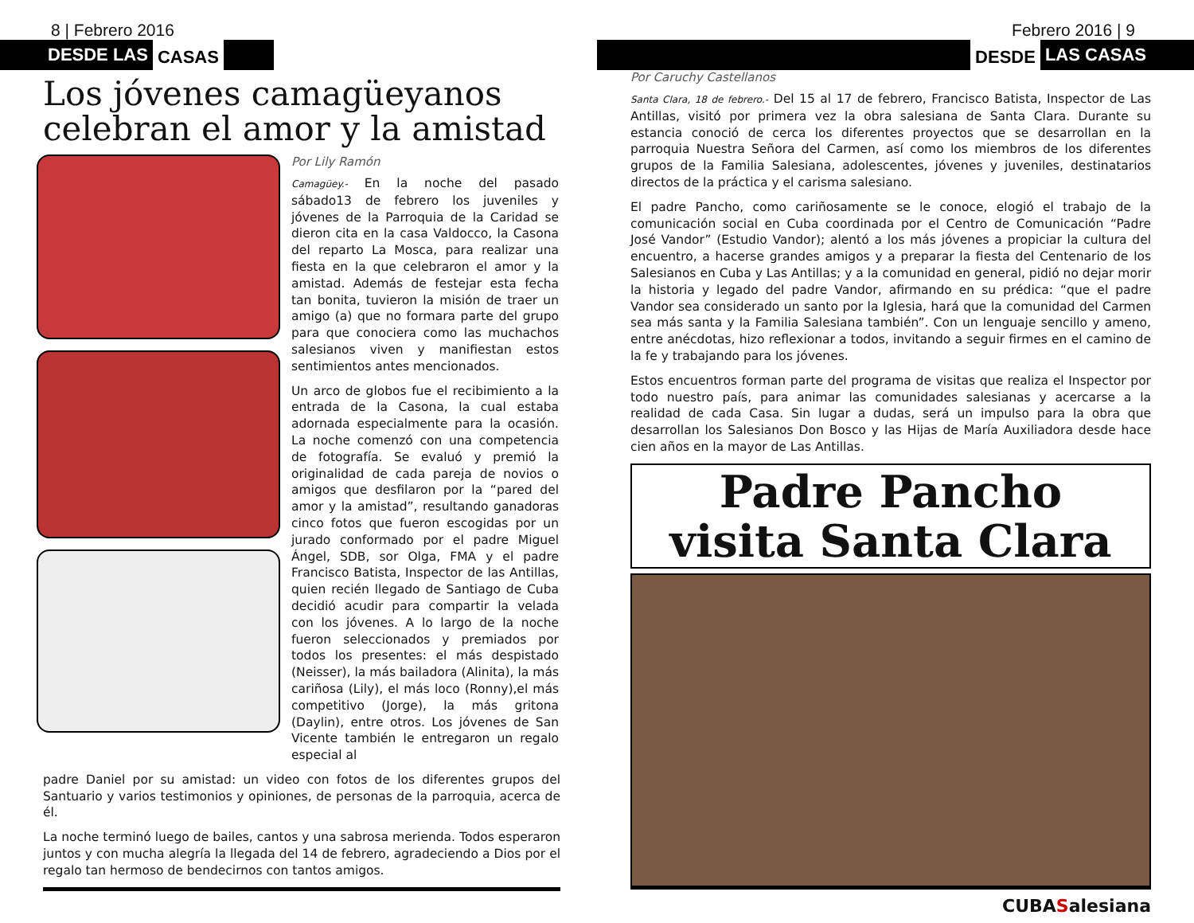8 | Febrero 2016
DESDE LAS CASAS
Los jóvenes camagüeyanos celebran el amor y la amistad
Por Lily Ramón
Camagüey.- En la noche del pasado sábado13 de febrero los juveniles y jóvenes de la Parroquia de la Caridad se dieron cita en la casa Valdocco, la Casona del reparto La Mosca, para realizar una fiesta en la que celebraron el amor y la amistad. Además de festejar esta fecha tan bonita, tuvieron la misión de traer un amigo (a) que no formara parte del grupo para que conociera como las muchachos salesianos viven y manifiestan estos sentimientos antes mencionados.
Un arco de globos fue el recibimiento a la entrada de la Casona, la cual estaba adornada especialmente para la ocasión. La noche comenzó con una competencia de fotografía. Se evaluó y premió la originalidad de cada pareja de novios o amigos que desfilaron por la “pared del amor y la amistad”, resultando ganadoras cinco fotos que fueron escogidas por un jurado conformado por el padre Miguel Ángel, SDB, sor Olga, FMA y el padre Francisco Batista, Inspector de las Antillas, quien recién llegado de Santiago de Cuba decidió acudir para compartir la velada con los jóvenes. A lo largo de la noche fueron seleccionados y premiados por todos los presentes: el más despistado (Neisser), la más bailadora (Alinita), la más cariñosa (Lily), el más loco (Ronny),el más competitivo (Jorge), la más gritona (Daylin), entre otros. Los jóvenes de San Vicente también le entregaron un regalo especial al
padre Daniel por su amistad: un video con fotos de los diferentes grupos del Santuario y varios testimonios y opiniones, de personas de la parroquia, acerca de él.
La noche terminó luego de bailes, cantos y una sabrosa merienda. Todos esperaron juntos y con mucha alegría la llegada del 14 de febrero, agradeciendo a Dios por el regalo tan hermoso de bendecirnos con tantos amigos.
Febrero 2016 | 9
DESDE LAS CASAS
Por Caruchy Castellanos
Santa Clara, 18 de febrero.- Del 15 al 17 de febrero, Francisco Batista, Inspector de Las Antillas, visitó por primera vez la obra salesiana de Santa Clara. Durante su estancia conoció de cerca los diferentes proyectos que se desarrollan en la parroquia Nuestra Señora del Carmen, así como los miembros de los diferentes grupos de la Familia Salesiana, adolescentes, jóvenes y juveniles, destinatarios directos de la práctica y el carisma salesiano.
El padre Pancho, como cariñosamente se le conoce, elogió el trabajo de la comunicación social en Cuba coordinada por el Centro de Comunicación “Padre José Vandor” (Estudio Vandor); alentó a los más jóvenes a propiciar la cultura del encuentro, a hacerse grandes amigos y a preparar la fiesta del Centenario de los Salesianos en Cuba y Las Antillas; y a la comunidad en general, pidió no dejar morir la historia y legado del padre Vandor, afirmando en su prédica: “que el padre Vandor sea considerado un santo por la Iglesia, hará que la comunidad del Carmen sea más santa y la Familia Salesiana también”. Con un lenguaje sencillo y ameno, entre anécdotas, hizo reflexionar a todos, invitando a seguir firmes en el camino de la fe y trabajando para los jóvenes.
Estos encuentros forman parte del programa de visitas que realiza el Inspector por todo nuestro país, para animar las comunidades salesianas y acercarse a la realidad de cada Casa. Sin lugar a dudas, será un impulso para la obra que desarrollan los Salesianos Don Bosco y las Hijas de María Auxiliadora desde hace cien años en la mayor de Las Antillas.
Padre Pancho
visita Santa Clara
CUBASalesiana